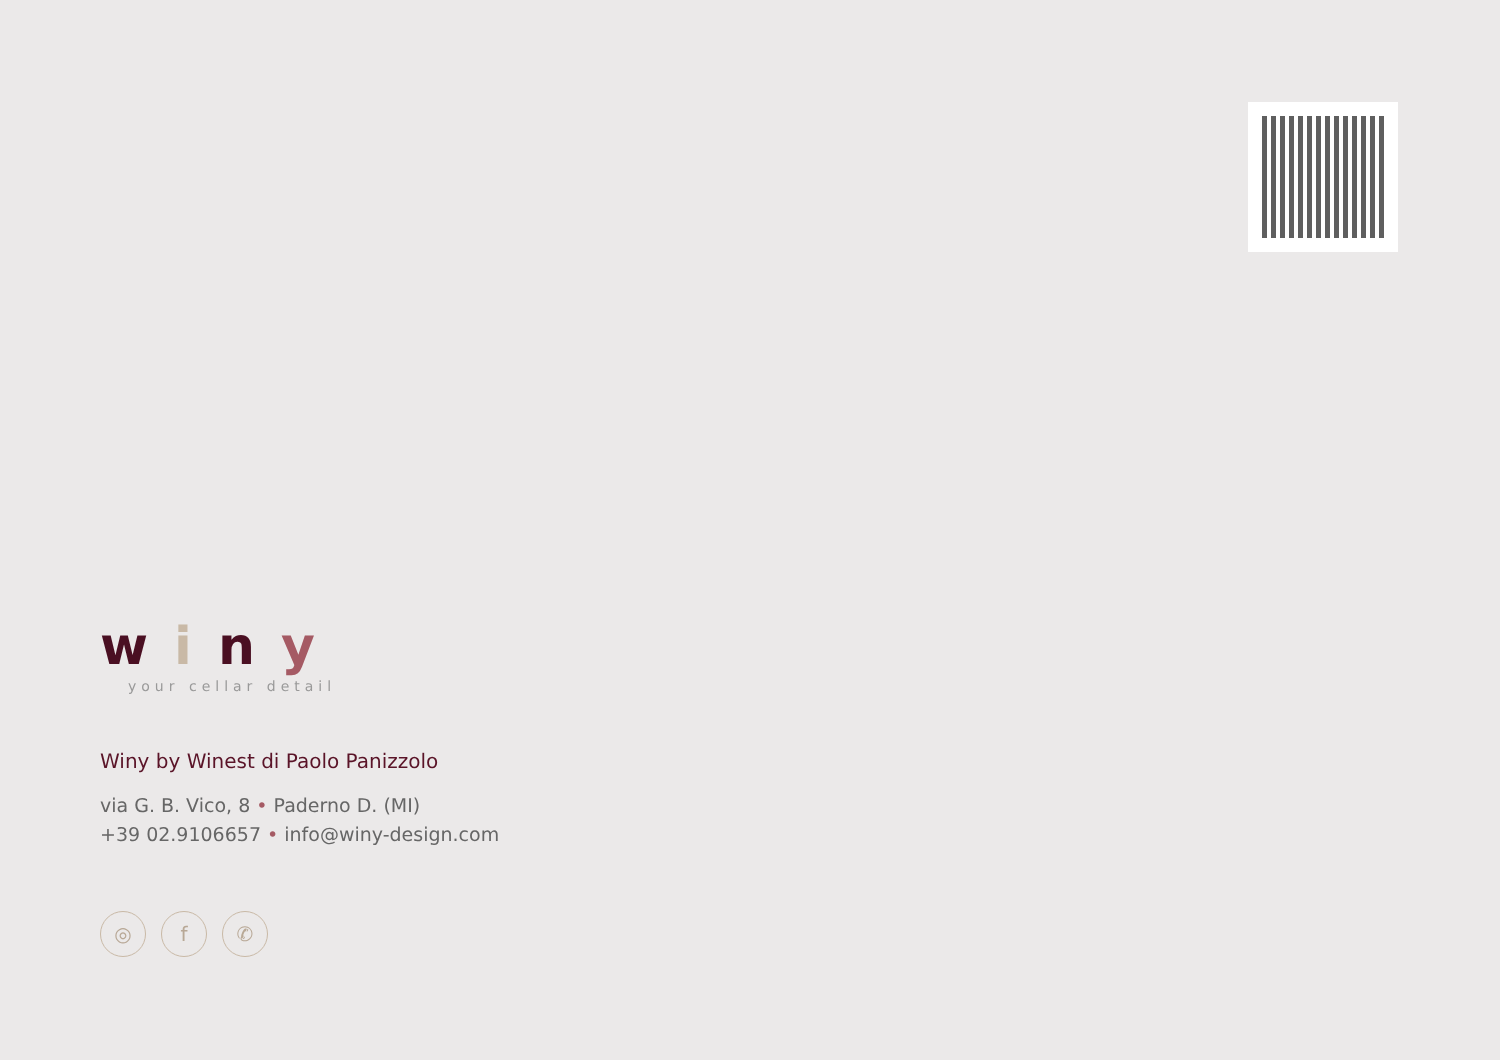winy
your cellar detail
Winy by Winest di Paolo Panizzolo
via G. B. Vico, 8 • Paderno D. (MI)
+39 02.9106657 • info@winy-design.com
◎ f ✆